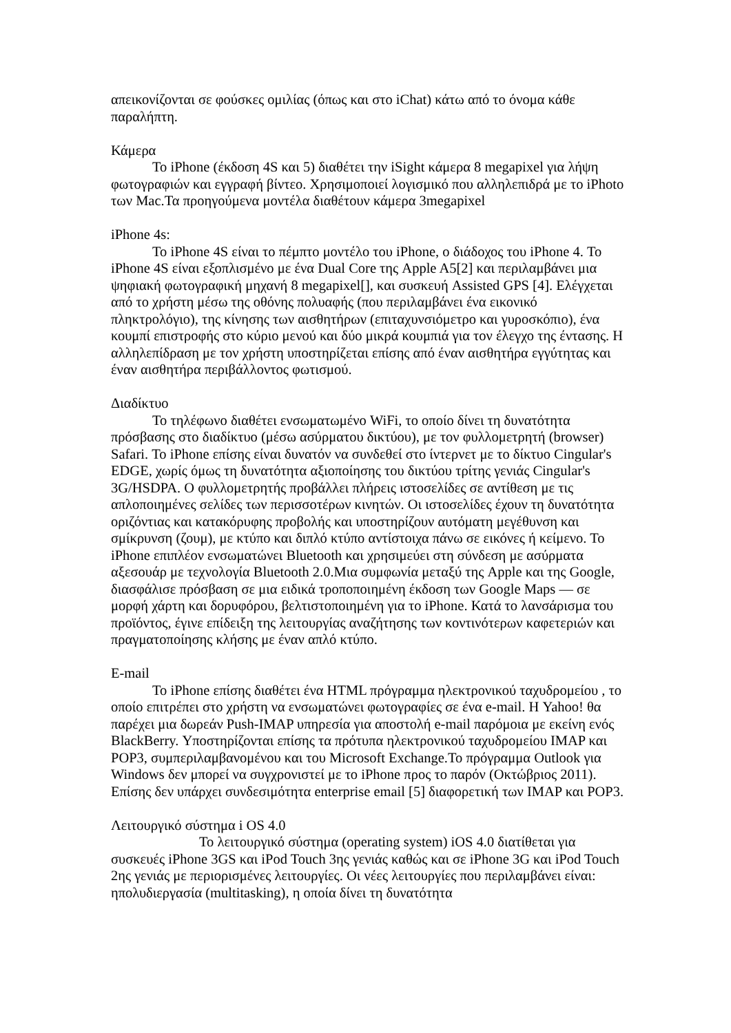απεικονίζονται σε φούσκες ομιλίας (όπως και στο iChat) κάτω από το όνομα κάθε παραλήπτη.
Κάμερα
Το iPhone (έκδοση 4S και 5) διαθέτει την iSight κάμερα 8 megapixel για λήψη φωτογραφιών και εγγραφή βίντεο. Χρησιμοποιεί λογισμικό που αλληλεπιδρά με το iPhoto των Mac.Τα προηγούμενα μοντέλα διαθέτουν κάμερα 3megapixel
iPhone 4s:
Το iPhone 4S είναι το πέμπτο μοντέλο του iPhone, ο διάδοχος του iPhone 4. Το iPhone 4S είναι εξοπλισμένο με ένα Dual Core της Apple A5[2] και περιλαμβάνει μια ψηφιακή φωτογραφική μηχανή 8 megapixel[], και συσκευή Assisted GPS [4]. Ελέγχεται από το χρήστη μέσω της οθόνης πολυαφής (που περιλαμβάνει ένα εικονικό πληκτρολόγιο), της κίνησης των αισθητήρων (επιταχυνσιόμετρο και γυροσκόπιο), ένα κουμπί επιστροφής στο κύριο μενού και δύο μικρά κουμπιά για τον έλεγχο της έντασης. Η αλληλεπίδραση με τον χρήστη υποστηρίζεται επίσης από έναν αισθητήρα εγγύτητας και έναν αισθητήρα περιβάλλοντος φωτισμού.
Διαδίκτυο
Το τηλέφωνο διαθέτει ενσωματωμένο WiFi, το οποίο δίνει τη δυνατότητα πρόσβασης στο διαδίκτυο (μέσω ασύρματου δικτύου), με τον φυλλομετρητή (browser) Safari. Το iPhone επίσης είναι δυνατόν να συνδεθεί στο ίντερνετ με το δίκτυο Cingular's EDGE, χωρίς όμως τη δυνατότητα αξιοποίησης του δικτύου τρίτης γενιάς Cingular's 3G/HSDPA. Ο φυλλομετρητής προβάλλει πλήρεις ιστοσελίδες σε αντίθεση με τις απλοποιημένες σελίδες των περισσοτέρων κινητών. Οι ιστοσελίδες έχουν τη δυνατότητα οριζόντιας και κατακόρυφης προβολής και υποστηρίζουν αυτόματη μεγέθυνση και σμίκρυνση (ζουμ), με κτύπο και διπλό κτύπο αντίστοιχα πάνω σε εικόνες ή κείμενο. Το iPhone επιπλέον ενσωματώνει Bluetooth και χρησιμεύει στη σύνδεση με ασύρματα αξεσουάρ με τεχνολογία Bluetooth 2.0.Μια συμφωνία μεταξύ της Apple και της Google, διασφάλισε πρόσβαση σε μια ειδικά τροποποιημένη έκδοση των Google Maps — σε μορφή χάρτη και δορυφόρου, βελτιστοποιημένη για το iPhone. Κατά το λανσάρισμα του προϊόντος, έγινε επίδειξη της λειτουργίας αναζήτησης των κοντινότερων καφετεριών και πραγματοποίησης κλήσης με έναν απλό κτύπο.
E-mail
Το iPhone επίσης διαθέτει ένα HTML πρόγραμμα ηλεκτρονικού ταχυδρομείου , το οποίο επιτρέπει στο χρήστη να ενσωματώνει φωτογραφίες σε ένα e-mail. Η Yahoo! θα παρέχει μια δωρεάν Push-IMAP υπηρεσία για αποστολή e-mail παρόμοια με εκείνη ενός BlackBerry. Υποστηρίζονται επίσης τα πρότυπα ηλεκτρονικού ταχυδρομείου IMAP και POP3, συμπεριλαμβανομένου και του Microsoft Exchange.Το πρόγραμμα Outlook για Windows δεν μπορεί να συγχρονιστεί με το iPhone προς το παρόν (Οκτώβριος 2011). Επίσης δεν υπάρχει συνδεσιμότητα enterprise email [5] διαφορετική των IMAP και POP3.
Λειτουργικό σύστημα i OS 4.0
Το λειτουργικό σύστημα (operating system) iOS 4.0 διατίθεται για συσκευές iPhone 3GS και iPod Touch 3ης γενιάς καθώς και σε iPhone 3G και iPod Touch 2ης γενιάς με περιορισμένες λειτουργίες. Οι νέες λειτουργίες που περιλαμβάνει είναι: ηπολυδιεργασία (multitasking), η οποία δίνει τη δυνατότητα